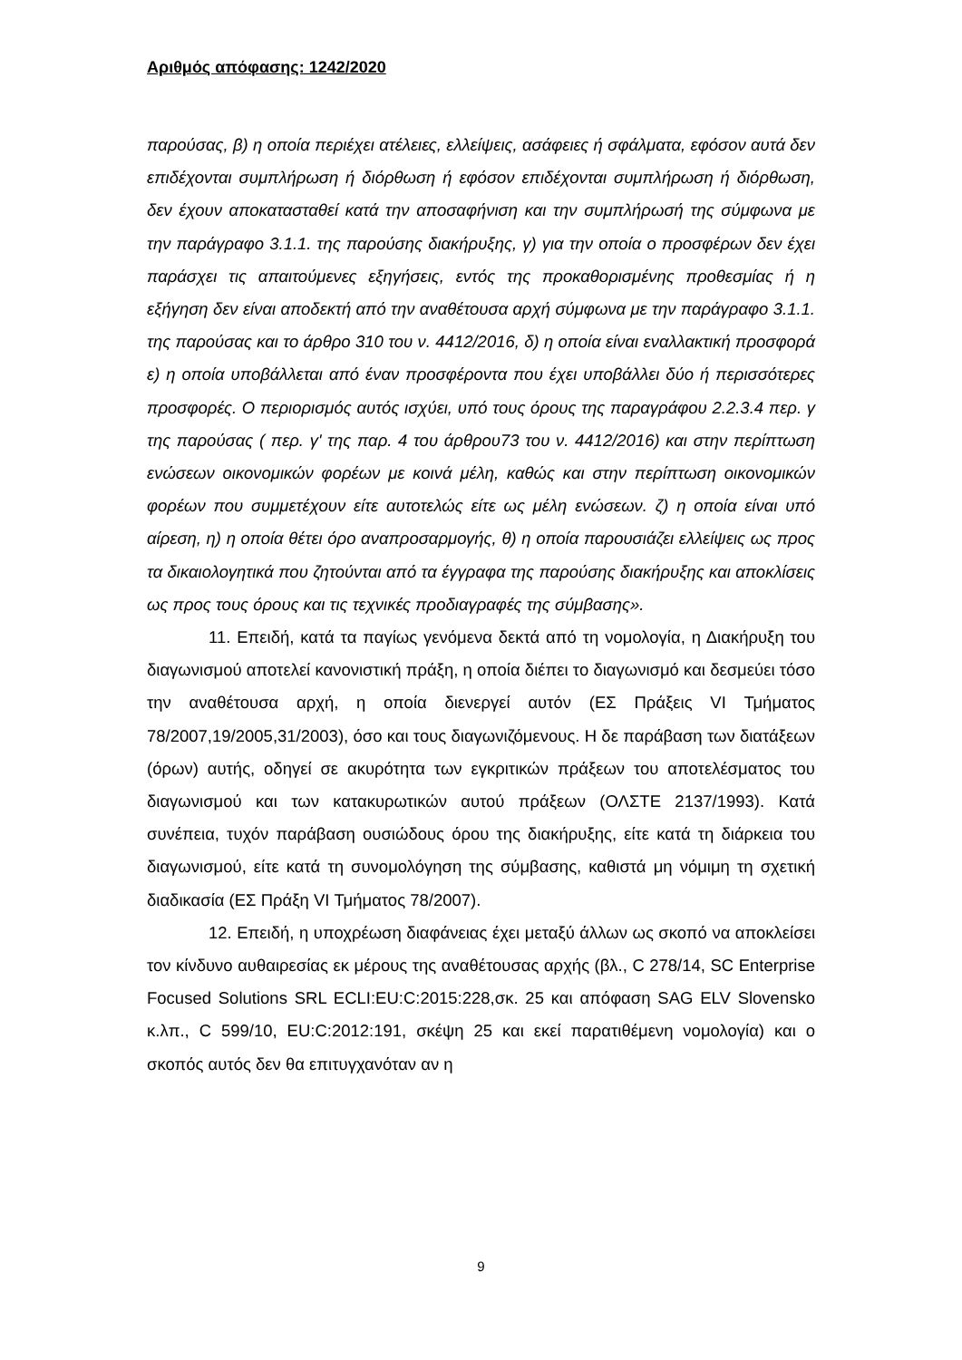Αριθμός απόφασης: 1242/2020
παρούσας, β) η οποία περιέχει ατέλειες, ελλείψεις, ασάφειες ή σφάλματα, εφόσον αυτά δεν επιδέχονται συμπλήρωση ή διόρθωση ή εφόσον επιδέχονται συμπλήρωση ή διόρθωση, δεν έχουν αποκατασταθεί κατά την αποσαφήνιση και την συμπλήρωσή της σύμφωνα με την παράγραφο 3.1.1. της παρούσης διακήρυξης, γ) για την οποία ο προσφέρων δεν έχει παράσχει τις απαιτούμενες εξηγήσεις, εντός της προκαθορισμένης προθεσμίας ή η εξήγηση δεν είναι αποδεκτή από την αναθέτουσα αρχή σύμφωνα με την παράγραφο 3.1.1. της παρούσας και το άρθρο 310 του ν. 4412/2016, δ) η οποία είναι εναλλακτική προσφορά ε) η οποία υποβάλλεται από έναν προσφέροντα που έχει υποβάλλει δύο ή περισσότερες προσφορές. Ο περιορισμός αυτός ισχύει, υπό τους όρους της παραγράφου 2.2.3.4 περ. γ της παρούσας ( περ. γ' της παρ. 4 του άρθρου73 του ν. 4412/2016) και στην περίπτωση ενώσεων οικονομικών φορέων με κοινά μέλη, καθώς και στην περίπτωση οικονομικών φορέων που συμμετέχουν είτε αυτοτελώς είτε ως μέλη ενώσεων. ζ) η οποία είναι υπό αίρεση, η) η οποία θέτει όρο αναπροσαρμογής, θ) η οποία παρουσιάζει ελλείψεις ως προς τα δικαιολογητικά που ζητούνται από τα έγγραφα της παρούσης διακήρυξης και αποκλίσεις ως προς τους όρους και τις τεχνικές προδιαγραφές της σύμβασης».
11. Επειδή, κατά τα παγίως γενόμενα δεκτά από τη νομολογία, η Διακήρυξη του διαγωνισμού αποτελεί κανονιστική πράξη, η οποία διέπει το διαγωνισμό και δεσμεύει τόσο την αναθέτουσα αρχή, η οποία διενεργεί αυτόν (ΕΣ Πράξεις VI Τμήματος 78/2007,19/2005,31/2003), όσο και τους διαγωνιζόμενους. Η δε παράβαση των διατάξεων (όρων) αυτής, οδηγεί σε ακυρότητα των εγκριτικών πράξεων του αποτελέσματος του διαγωνισμού και των κατακυρωτικών αυτού πράξεων (ΟΛΣΤΕ 2137/1993). Κατά συνέπεια, τυχόν παράβαση ουσιώδους όρου της διακήρυξης, είτε κατά τη διάρκεια του διαγωνισμού, είτε κατά τη συνομολόγηση της σύμβασης, καθιστά μη νόμιμη τη σχετική διαδικασία (ΕΣ Πράξη VI Τμήματος 78/2007).
12. Επειδή, η υποχρέωση διαφάνειας έχει μεταξύ άλλων ως σκοπό να αποκλείσει τον κίνδυνο αυθαιρεσίας εκ μέρους της αναθέτουσας αρχής (βλ., C 278/14, SC Enterprise Focused Solutions SRL ECLI:EU:C:2015:228,σκ. 25 και απόφαση SAG ELV Slovensko κ.λπ., C 599/10, EU:C:2012:191, σκέψη 25 και εκεί παρατιθέμενη νομολογία) και ο σκοπός αυτός δεν θα επιτυγχανόταν αν η
9